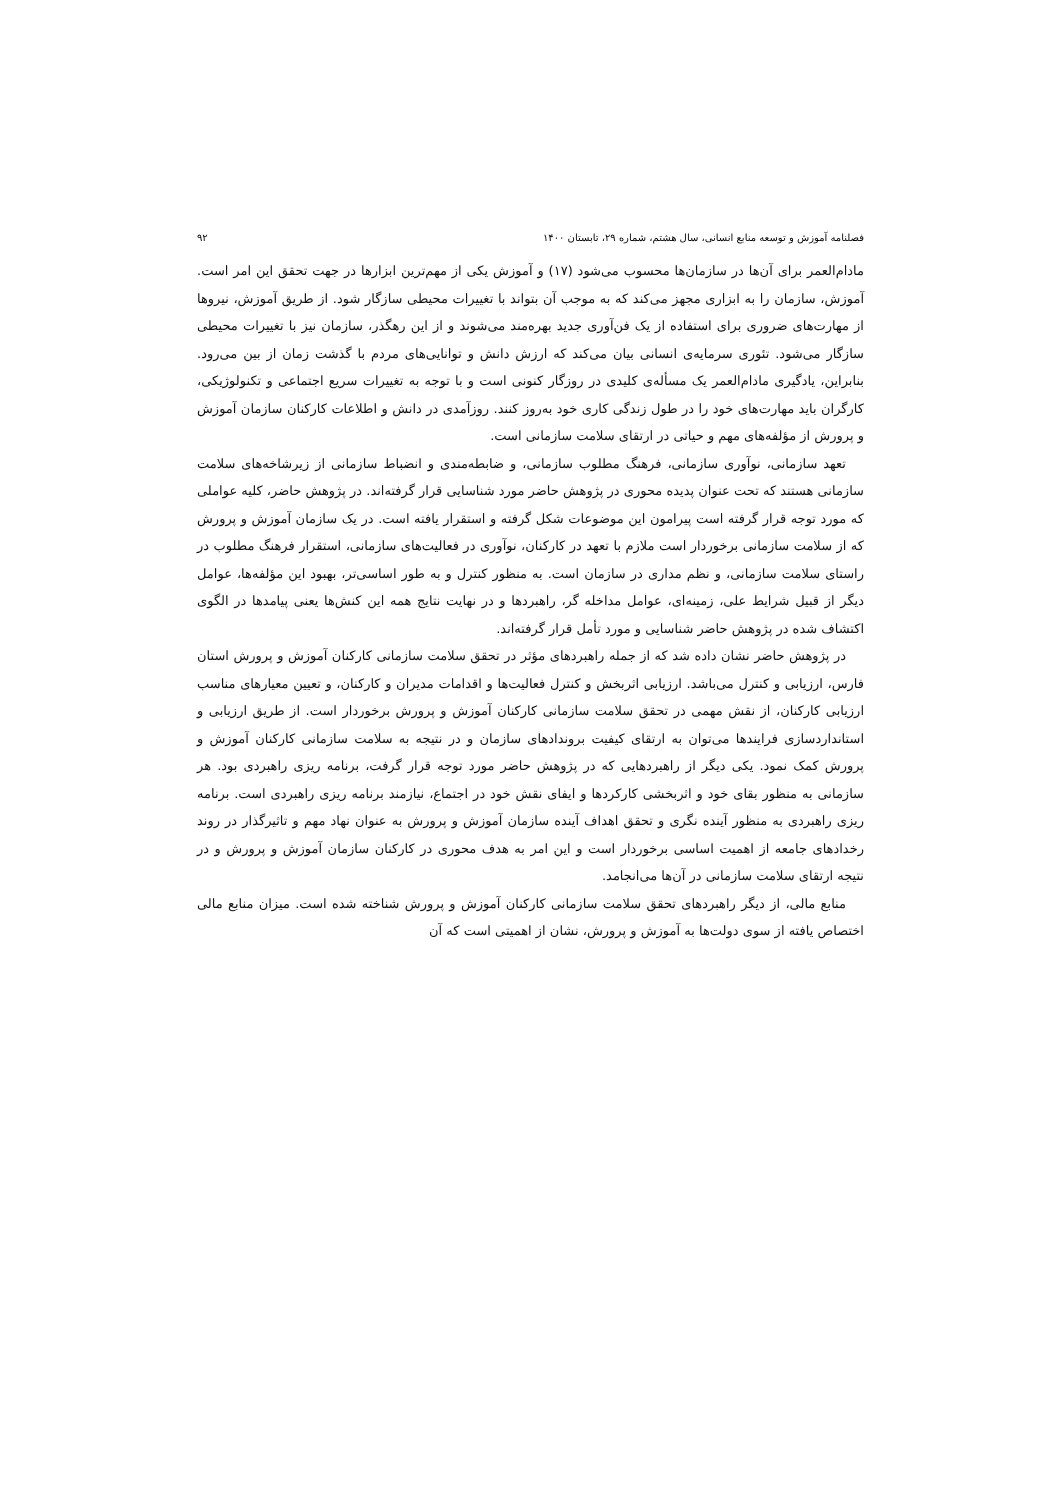فصلنامه آموزش و توسعه منابع انسانی، سال هشتم، شماره ۲۹، تابستان ۱۴۰۰ ۹۲
مادام‌العمر برای آن‌ها در سازمان‌ها محسوب می‌شود (۱۷) و آموزش یکی از مهم‌ترین ابزارها در جهت تحقق این امر است. آموزش، سازمان را به ابزاری مجهز می‌کند که به موجب آن بتواند با تغییرات محیطی سازگار شود. از طریق آموزش، نیروها از مهارت‌های ضروری برای استفاده از یک فن‌آوری جدید بهره‌مند می‌شوند و از این رهگذر، سازمان نیز با تغییرات محیطی سازگار می‌شود. تئوری سرمایه‌ی انسانی بیان می‌کند که ارزش دانش و توانایی‌های مردم با گذشت زمان از بین می‌رود. بنابراین، یادگیری مادام‌العمر یک مسأله‌ی کلیدی در روزگار کنونی است و با توجه به تغییرات سریع اجتماعی و تکنولوژیکی، کارگران باید مهارت‌های خود را در طول زندگی کاری خود به‌روز کنند. روزآمدی در دانش و اطلاعات کارکنان سازمان آموزش و پرورش از مؤلفه‌های مهم و حیاتی در ارتقای سلامت سازمانی است.
تعهد سازمانی، نوآوری سازمانی، فرهنگ مطلوب سازمانی، و ضابطه‌مندی و انضباط سازمانی از زیرشاخه‌های سلامت سازمانی هستند که تحت عنوان پدیده محوری در پژوهش حاضر مورد شناسایی قرار گرفته‌اند. در پژوهش حاضر، کلیه عواملی که مورد توجه قرار گرفته است پیرامون این موضوعات شکل گرفته و استقرار یافته است. در یک سازمان آموزش و پرورش که از سلامت سازمانی برخوردار است ملازم با تعهد در کارکنان، نوآوری در فعالیت‌های سازمانی، استقرار فرهنگ مطلوب در راستای سلامت سازمانی، و نظم مداری در سازمان است. به منظور کنترل و به طور اساسی‌تر، بهبود این مؤلفه‌ها، عوامل دیگر از قبیل شرایط علی، زمینه‌ای، عوامل مداخله گر، راهبردها و در نهایت نتایج همه این کنش‌ها یعنی پیامدها در الگوی اکتشاف شده در پژوهش حاضر شناسایی و مورد تأمل قرار گرفته‌اند.
در پژوهش حاضر نشان داده شد که از جمله راهبردهای مؤثر در تحقق سلامت سازمانی کارکنان آموزش و پرورش استان فارس، ارزیابی و کنترل می‌باشد. ارزیابی اثربخش و کنترل فعالیت‌ها و اقدامات مدیران و کارکنان، و تعیین معیارهای مناسب ارزیابی کارکنان، از نقش مهمی در تحقق سلامت سازمانی کارکنان آموزش و پرورش برخوردار است. از طریق ارزیابی و استانداردسازی فرایندها می‌توان به ارتقای کیفیت بروندادهای سازمان و در نتیجه به سلامت سازمانی کارکنان آموزش و پرورش کمک نمود. یکی دیگر از راهبردهایی که در پژوهش حاضر مورد توجه قرار گرفت، برنامه ریزی راهبردی بود. هر سازمانی به منظور بقای خود و اثربخشی کارکردها و ایفای نقش خود در اجتماع، نیازمند برنامه ریزی راهبردی است. برنامه ریزی راهبردی به منظور آینده نگری و تحقق اهداف آینده سازمان آموزش و پرورش به عنوان نهاد مهم و تاثیرگذار در روند رخدادهای جامعه از اهمیت اساسی برخوردار است و این امر به هدف محوری در کارکنان سازمان آموزش و پرورش و در نتیجه ارتقای سلامت سازمانی در آن‌ها می‌انجامد.
منابع مالی، از دیگر راهبردهای تحقق سلامت سازمانی کارکنان آموزش و پرورش شناخته شده است. میزان منابع مالی اختصاص یافته از سوی دولت‌ها به آموزش و پرورش، نشان از اهمیتی است که آن